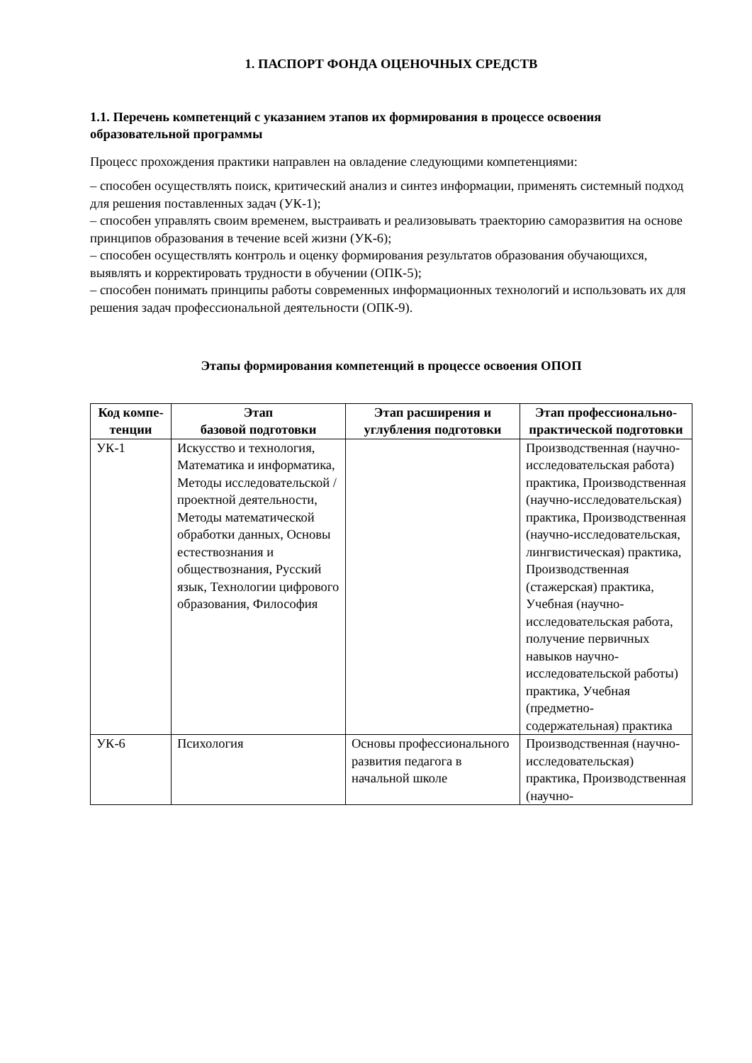1. ПАСПОРТ ФОНДА ОЦЕНОЧНЫХ СРЕДСТВ
1.1. Перечень компетенций с указанием этапов их формирования в процессе освоения образовательной программы
Процесс прохождения практики направлен на овладение следующими компетенциями:
– способен осуществлять поиск, критический анализ и синтез информации, применять системный подход для решения поставленных задач (УК-1);
– способен управлять своим временем, выстраивать и реализовывать траекторию саморазвития на основе принципов образования в течение всей жизни (УК-6);
– способен осуществлять контроль и оценку формирования результатов образования обучающихся, выявлять и корректировать трудности в обучении (ОПК-5);
– способен понимать принципы работы современных информационных технологий и использовать их для решения задач профессиональной деятельности (ОПК-9).
Этапы формирования компетенций в процессе освоения ОПОП
| Код компе-тенции | Этап базовой подготовки | Этап расширения и углубления подготовки | Этап профессионально-практической подготовки |
| --- | --- | --- | --- |
| УК-1 | Искусство и технология, Математика и информатика, Методы исследовательской / проектной деятельности, Методы математической обработки данных, Основы естествознания и обществознания, Русский язык, Технологии цифрового образования, Философия | | Производственная (научно-исследовательская работа) практика, Производственная (научно-исследовательская) практика, Производственная (научно-исследовательская, лингвистическая) практика, Производственная (стажерская) практика, Учебная (научно-исследовательская работа, получение первичных навыков научно-исследовательской работы) практика, Учебная (предметно-содержательная) практика |
| УК-6 | Психология | Основы профессионального развития педагога в начальной школе | Производственная (научно-исследовательская) практика, Производственная (научно- |